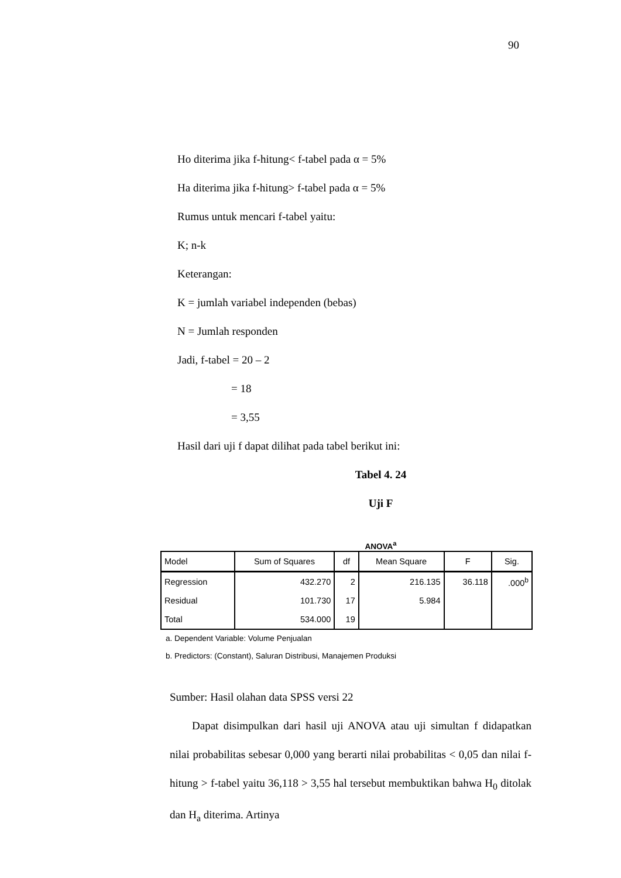90
Ho diterima jika f-hitung< f-tabel pada α = 5%
Ha diterima jika f-hitung> f-tabel pada α = 5%
Rumus untuk mencari f-tabel yaitu:
K; n-k
Keterangan:
K = jumlah variabel independen (bebas)
N = Jumlah responden
Jadi, f-tabel = 20 – 2
= 18
= 3,55
Hasil dari uji f dapat dilihat pada tabel berikut ini:
Tabel 4. 24
Uji F
ANOVA<sup>a</sup>
| Model | Sum of Squares | df | Mean Square | F | Sig. |
| --- | --- | --- | --- | --- | --- |
| Regression | 432.270 | 2 | 216.135 | 36.118 | .000<sup>b</sup> |
| Residual | 101.730 | 17 | 5.984 | | |
| Total | 534.000 | 19 | | | |
a. Dependent Variable: Volume Penjualan
b. Predictors: (Constant), Saluran Distribusi, Manajemen Produksi
Sumber: Hasil olahan data SPSS versi 22
Dapat disimpulkan dari hasil uji ANOVA atau uji simultan f didapatkan nilai probabilitas sebesar 0,000 yang berarti nilai probabilitas < 0,05 dan nilai f-hitung > f-tabel yaitu 36,118 > 3,55 hal tersebut membuktikan bahwa H<sub>0</sub> ditolak dan H<sub>a</sub> diterima. Artinya